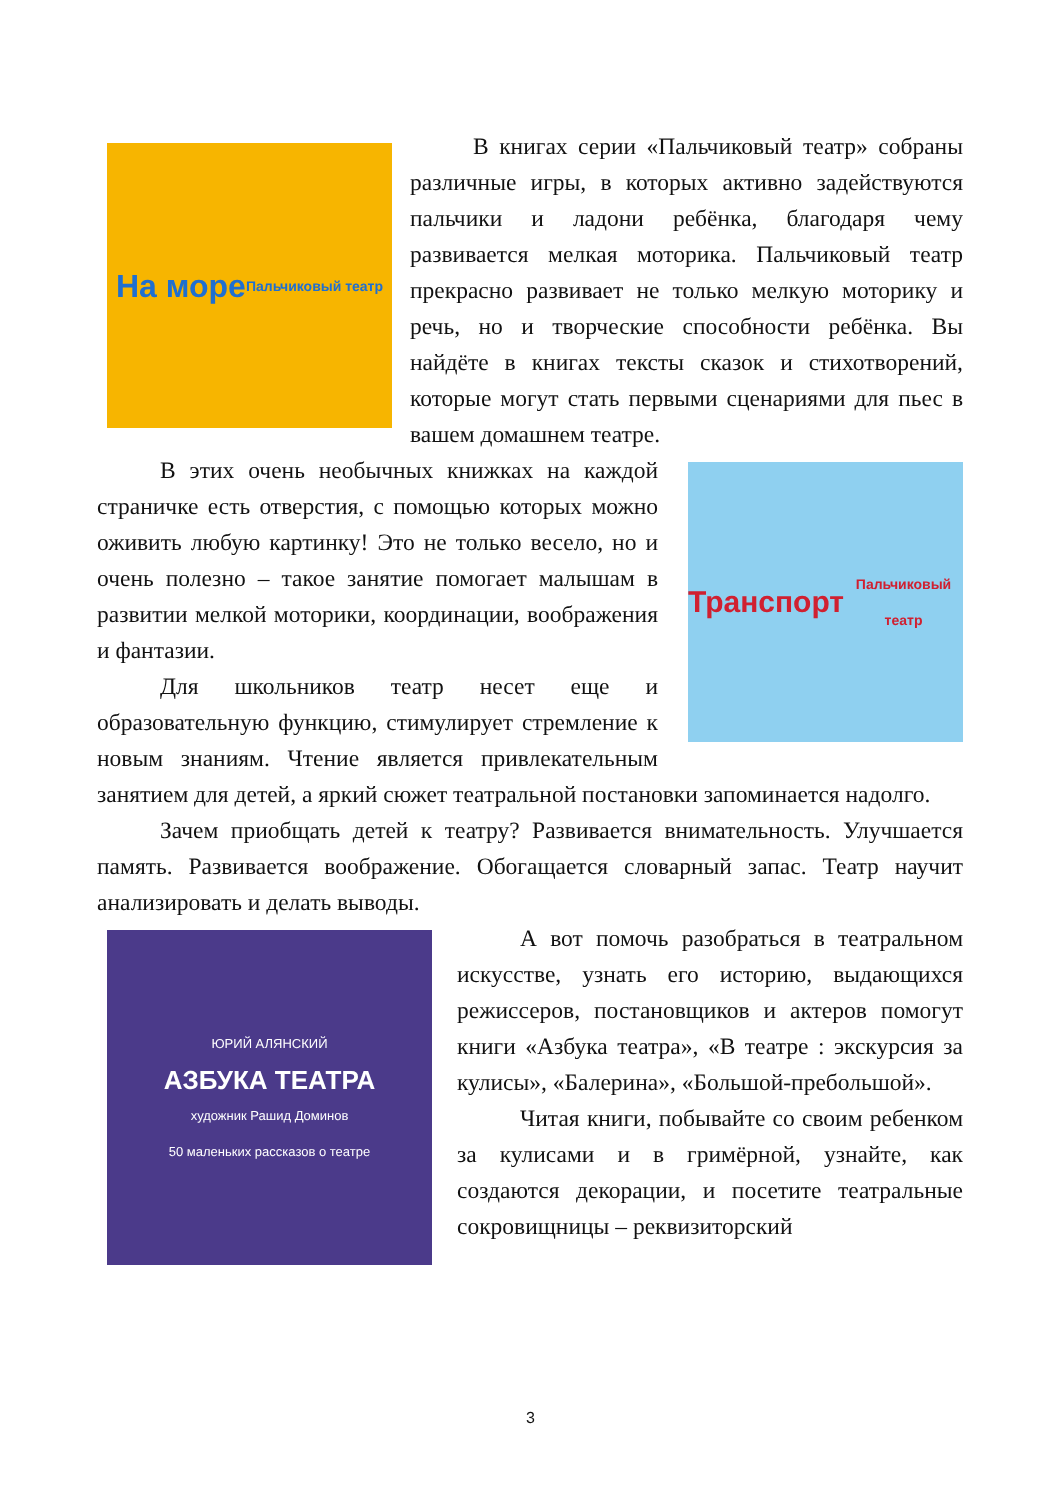На море
Пальчиковый театр
В книгах серии «Пальчиковый театр» собраны различные игры, в которых активно задействуются пальчики и ладони ребёнка, благодаря чему развивается мелкая моторика. Пальчиковый театр прекрасно развивает не только мелкую моторику и речь, но и творческие способности ребёнка. Вы найдёте в книгах тексты сказок и стихотворений, которые могут стать первыми сценариями для пьес в вашем домашнем театре.
Транспорт
Пальчиковый театр
В этих очень необычных книжках на каждой страничке есть отверстия, с помощью которых можно оживить любую картинку! Это не только весело, но и очень полезно – такое занятие помогает малышам в развитии мелкой моторики, координации, воображения и фантазии.
Для школьников театр несет еще и образовательную функцию, стимулирует стремление к новым знаниям. Чтение является привлекательным занятием для детей, а яркий сюжет театральной постановки запоминается надолго.
Зачем приобщать детей к театру? Развивается внимательность. Улучшается память. Развивается воображение. Обогащается словарный запас. Театр научит анализировать и делать выводы.
ЮРИЙ АЛЯНСКИЙ
АЗБУКА ТЕАТРА
художник Рашид Доминов
50 маленьких рассказов о театре
А вот помочь разобраться в театральном искусстве, узнать его историю, выдающихся режиссеров, постановщиков и актеров помогут книги «Азбука театра», «В театре : экскурсия за кулисы», «Балерина», «Большой-пребольшой».
Читая книги, побывайте со своим ребенком за кулисами и в гримёрной, узнайте, как создаются декорации, и посетите театральные сокровищницы – реквизиторский
3